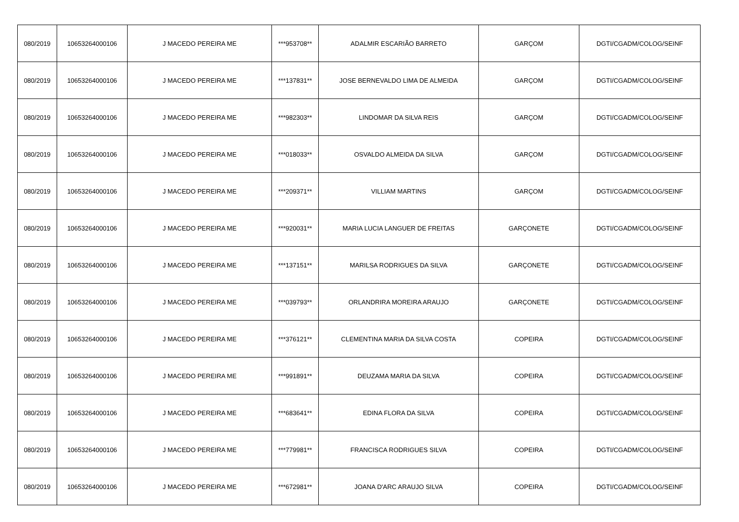| 080/2019 | 10653264000106 | J MACEDO PEREIRA ME | ***953708** | ADALMIR ESCARIÃO BARRETO | GARÇOM | DGTI/CGADM/COLOG/SEINF |
| 080/2019 | 10653264000106 | J MACEDO PEREIRA ME | ***137831** | JOSE BERNEVALDO LIMA DE ALMEIDA | GARÇOM | DGTI/CGADM/COLOG/SEINF |
| 080/2019 | 10653264000106 | J MACEDO PEREIRA ME | ***982303** | LINDOMAR DA SILVA REIS | GARÇOM | DGTI/CGADM/COLOG/SEINF |
| 080/2019 | 10653264000106 | J MACEDO PEREIRA ME | ***018033** | OSVALDO ALMEIDA DA SILVA | GARÇOM | DGTI/CGADM/COLOG/SEINF |
| 080/2019 | 10653264000106 | J MACEDO PEREIRA ME | ***209371** | VILLIAM MARTINS | GARÇOM | DGTI/CGADM/COLOG/SEINF |
| 080/2019 | 10653264000106 | J MACEDO PEREIRA ME | ***920031** | MARIA LUCIA LANGUER DE FREITAS | GARÇONETE | DGTI/CGADM/COLOG/SEINF |
| 080/2019 | 10653264000106 | J MACEDO PEREIRA ME | ***137151** | MARILSA RODRIGUES DA SILVA | GARÇONETE | DGTI/CGADM/COLOG/SEINF |
| 080/2019 | 10653264000106 | J MACEDO PEREIRA ME | ***039793** | ORLANDRIRA MOREIRA ARAUJO | GARÇONETE | DGTI/CGADM/COLOG/SEINF |
| 080/2019 | 10653264000106 | J MACEDO PEREIRA ME | ***376121** | CLEMENTINA MARIA DA SILVA COSTA | COPEIRA | DGTI/CGADM/COLOG/SEINF |
| 080/2019 | 10653264000106 | J MACEDO PEREIRA ME | ***991891** | DEUZAMA MARIA DA SILVA | COPEIRA | DGTI/CGADM/COLOG/SEINF |
| 080/2019 | 10653264000106 | J MACEDO PEREIRA ME | ***683641** | EDINA FLORA DA SILVA | COPEIRA | DGTI/CGADM/COLOG/SEINF |
| 080/2019 | 10653264000106 | J MACEDO PEREIRA ME | ***779981** | FRANCISCA RODRIGUES SILVA | COPEIRA | DGTI/CGADM/COLOG/SEINF |
| 080/2019 | 10653264000106 | J MACEDO PEREIRA ME | ***672981** | JOANA D'ARC ARAUJO SILVA | COPEIRA | DGTI/CGADM/COLOG/SEINF |